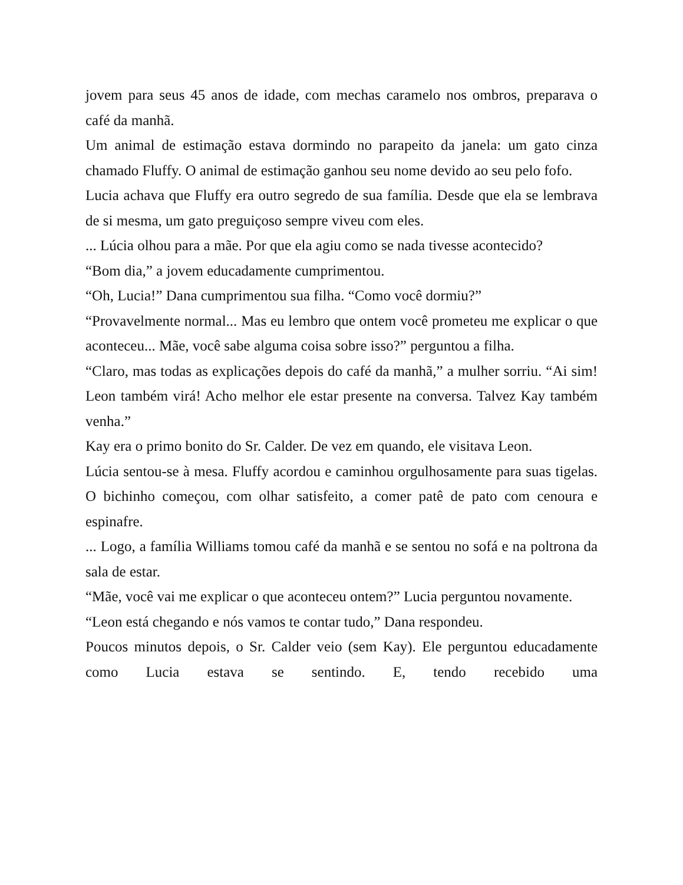jovem para seus 45 anos de idade, com mechas caramelo nos ombros, preparava o café da manhã.
Um animal de estimação estava dormindo no parapeito da janela: um gato cinza chamado Fluffy. O animal de estimação ganhou seu nome devido ao seu pelo fofo.
Lucia achava que Fluffy era outro segredo de sua família. Desde que ela se lembrava de si mesma, um gato preguiçoso sempre viveu com eles.
... Lúcia olhou para a mãe. Por que ela agiu como se nada tivesse acontecido?
“Bom dia,” a jovem educadamente cumprimentou.
“Oh, Lucia!” Dana cumprimentou sua filha. “Como você dormiu?”
“Provavelmente normal... Mas eu lembro que ontem você prometeu me explicar o que aconteceu... Mãe, você sabe alguma coisa sobre isso?” perguntou a filha.
“Claro, mas todas as explicações depois do café da manhã,” a mulher sorriu. “Ai sim! Leon também virá! Acho melhor ele estar presente na conversa. Talvez Kay também venha.”
Kay era o primo bonito do Sr. Calder. De vez em quando, ele visitava Leon.
Lúcia sentou-se à mesa. Fluffy acordou e caminhou orgulhosamente para suas tigelas. O bichinho começou, com olhar satisfeito, a comer patê de pato com cenoura e espinafre.
... Logo, a família Williams tomou café da manhã e se sentou no sofá e na poltrona da sala de estar.
“Mãe, você vai me explicar o que aconteceu ontem?” Lucia perguntou novamente.
“Leon está chegando e nós vamos te contar tudo,” Dana respondeu.
Poucos minutos depois, o Sr. Calder veio (sem Kay). Ele perguntou educadamente como Lucia estava se sentindo. E, tendo recebido uma